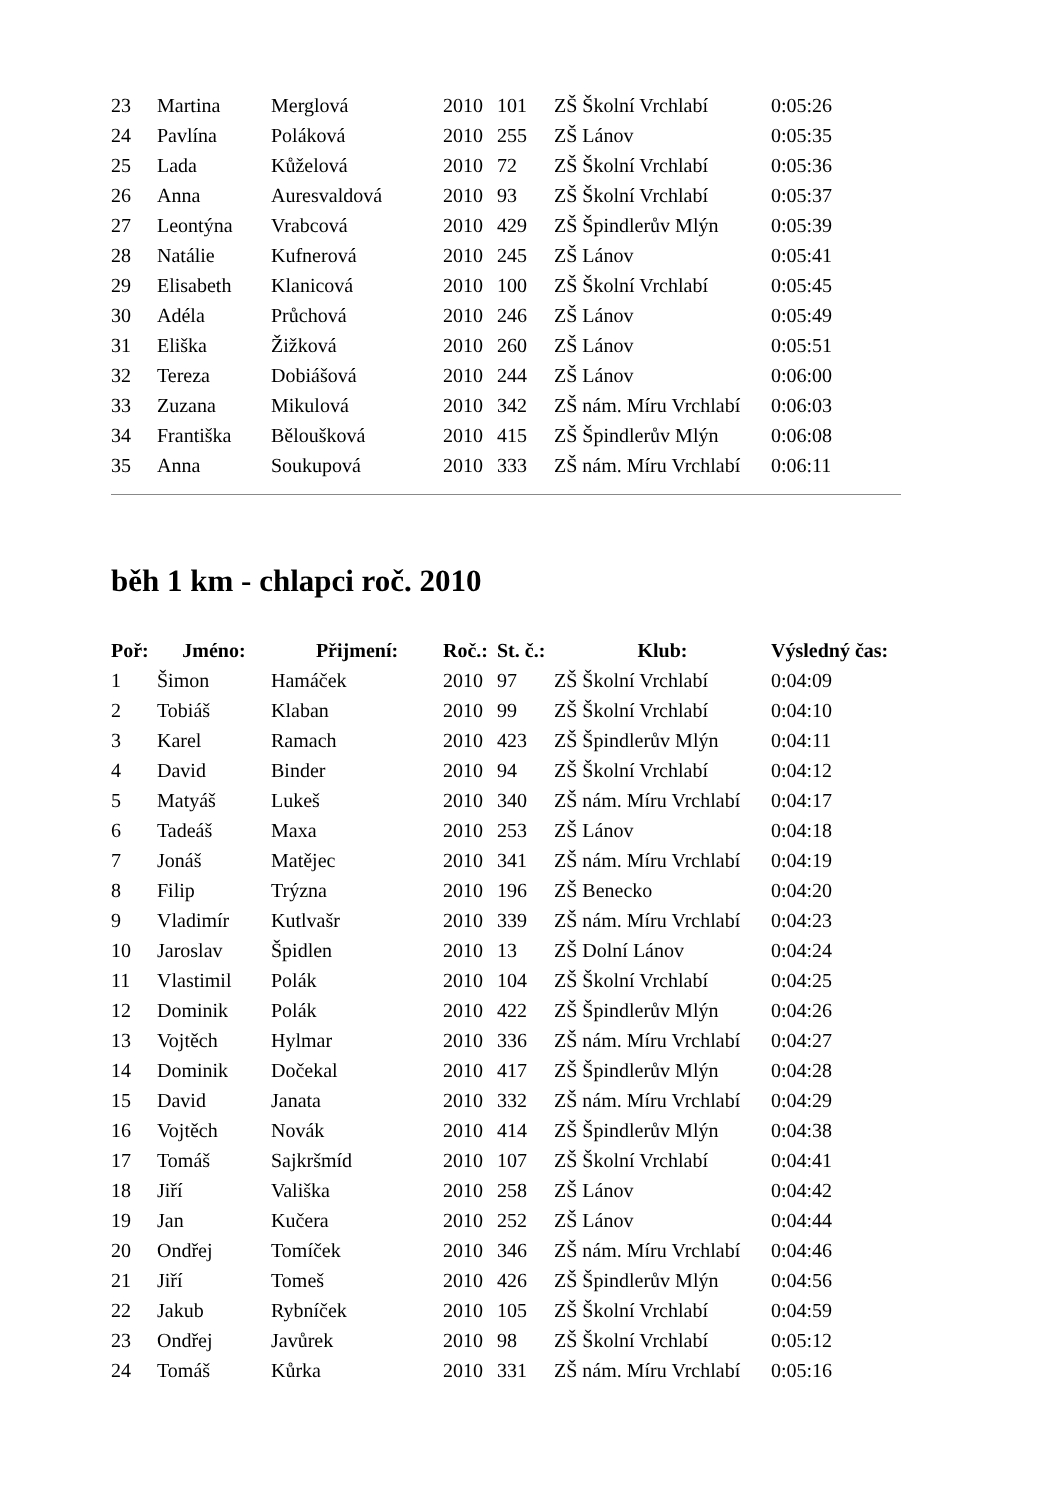| 23 | Martina | Merglová | 2010 | 101 | ZŠ Školní Vrchlabí | 0:05:26 |
| 24 | Pavlína | Poláková | 2010 | 255 | ZŠ Lánov | 0:05:35 |
| 25 | Lada | Kůželová | 2010 | 72 | ZŠ Školní Vrchlabí | 0:05:36 |
| 26 | Anna | Auresvaldová | 2010 | 93 | ZŠ Školní Vrchlabí | 0:05:37 |
| 27 | Leontýna | Vrabcová | 2010 | 429 | ZŠ Špindlerův Mlýn | 0:05:39 |
| 28 | Natálie | Kufnerová | 2010 | 245 | ZŠ Lánov | 0:05:41 |
| 29 | Elisabeth | Klanicová | 2010 | 100 | ZŠ Školní Vrchlabí | 0:05:45 |
| 30 | Adéla | Průchová | 2010 | 246 | ZŠ Lánov | 0:05:49 |
| 31 | Eliška | Žižková | 2010 | 260 | ZŠ Lánov | 0:05:51 |
| 32 | Tereza | Dobiášová | 2010 | 244 | ZŠ Lánov | 0:06:00 |
| 33 | Zuzana | Mikulová | 2010 | 342 | ZŠ nám. Míru Vrchlabí | 0:06:03 |
| 34 | Františka | Běloušková | 2010 | 415 | ZŠ Špindlerův Mlýn | 0:06:08 |
| 35 | Anna | Soukupová | 2010 | 333 | ZŠ nám. Míru Vrchlabí | 0:06:11 |
běh 1 km - chlapci roč. 2010
| Poř: | Jméno: | Přijmení: | Roč.: | St. č.: | Klub: | Výsledný čas: |
| --- | --- | --- | --- | --- | --- | --- |
| 1 | Šimon | Hamáček | 2010 | 97 | ZŠ Školní Vrchlabí | 0:04:09 |
| 2 | Tobiáš | Klaban | 2010 | 99 | ZŠ Školní Vrchlabí | 0:04:10 |
| 3 | Karel | Ramach | 2010 | 423 | ZŠ Špindlerův Mlýn | 0:04:11 |
| 4 | David | Binder | 2010 | 94 | ZŠ Školní Vrchlabí | 0:04:12 |
| 5 | Matyáš | Lukeš | 2010 | 340 | ZŠ nám. Míru Vrchlabí | 0:04:17 |
| 6 | Tadeáš | Maxa | 2010 | 253 | ZŠ Lánov | 0:04:18 |
| 7 | Jonáš | Matějec | 2010 | 341 | ZŠ nám. Míru Vrchlabí | 0:04:19 |
| 8 | Filip | Trýzna | 2010 | 196 | ZŠ Benecko | 0:04:20 |
| 9 | Vladimír | Kutlvašr | 2010 | 339 | ZŠ nám. Míru Vrchlabí | 0:04:23 |
| 10 | Jaroslav | Špidlen | 2010 | 13 | ZŠ Dolní Lánov | 0:04:24 |
| 11 | Vlastimil | Polák | 2010 | 104 | ZŠ Školní Vrchlabí | 0:04:25 |
| 12 | Dominik | Polák | 2010 | 422 | ZŠ Špindlerův Mlýn | 0:04:26 |
| 13 | Vojtěch | Hylmar | 2010 | 336 | ZŠ nám. Míru Vrchlabí | 0:04:27 |
| 14 | Dominik | Dočekal | 2010 | 417 | ZŠ Špindlerův Mlýn | 0:04:28 |
| 15 | David | Janata | 2010 | 332 | ZŠ nám. Míru Vrchlabí | 0:04:29 |
| 16 | Vojtěch | Novák | 2010 | 414 | ZŠ Špindlerův Mlýn | 0:04:38 |
| 17 | Tomáš | Sajkršmíd | 2010 | 107 | ZŠ Školní Vrchlabí | 0:04:41 |
| 18 | Jiří | Vališka | 2010 | 258 | ZŠ Lánov | 0:04:42 |
| 19 | Jan | Kučera | 2010 | 252 | ZŠ Lánov | 0:04:44 |
| 20 | Ondřej | Tomíček | 2010 | 346 | ZŠ nám. Míru Vrchlabí | 0:04:46 |
| 21 | Jiří | Tomeš | 2010 | 426 | ZŠ Špindlerův Mlýn | 0:04:56 |
| 22 | Jakub | Rybníček | 2010 | 105 | ZŠ Školní Vrchlabí | 0:04:59 |
| 23 | Ondřej | Javůrek | 2010 | 98 | ZŠ Školní Vrchlabí | 0:05:12 |
| 24 | Tomáš | Kůrka | 2010 | 331 | ZŠ nám. Míru Vrchlabí | 0:05:16 |